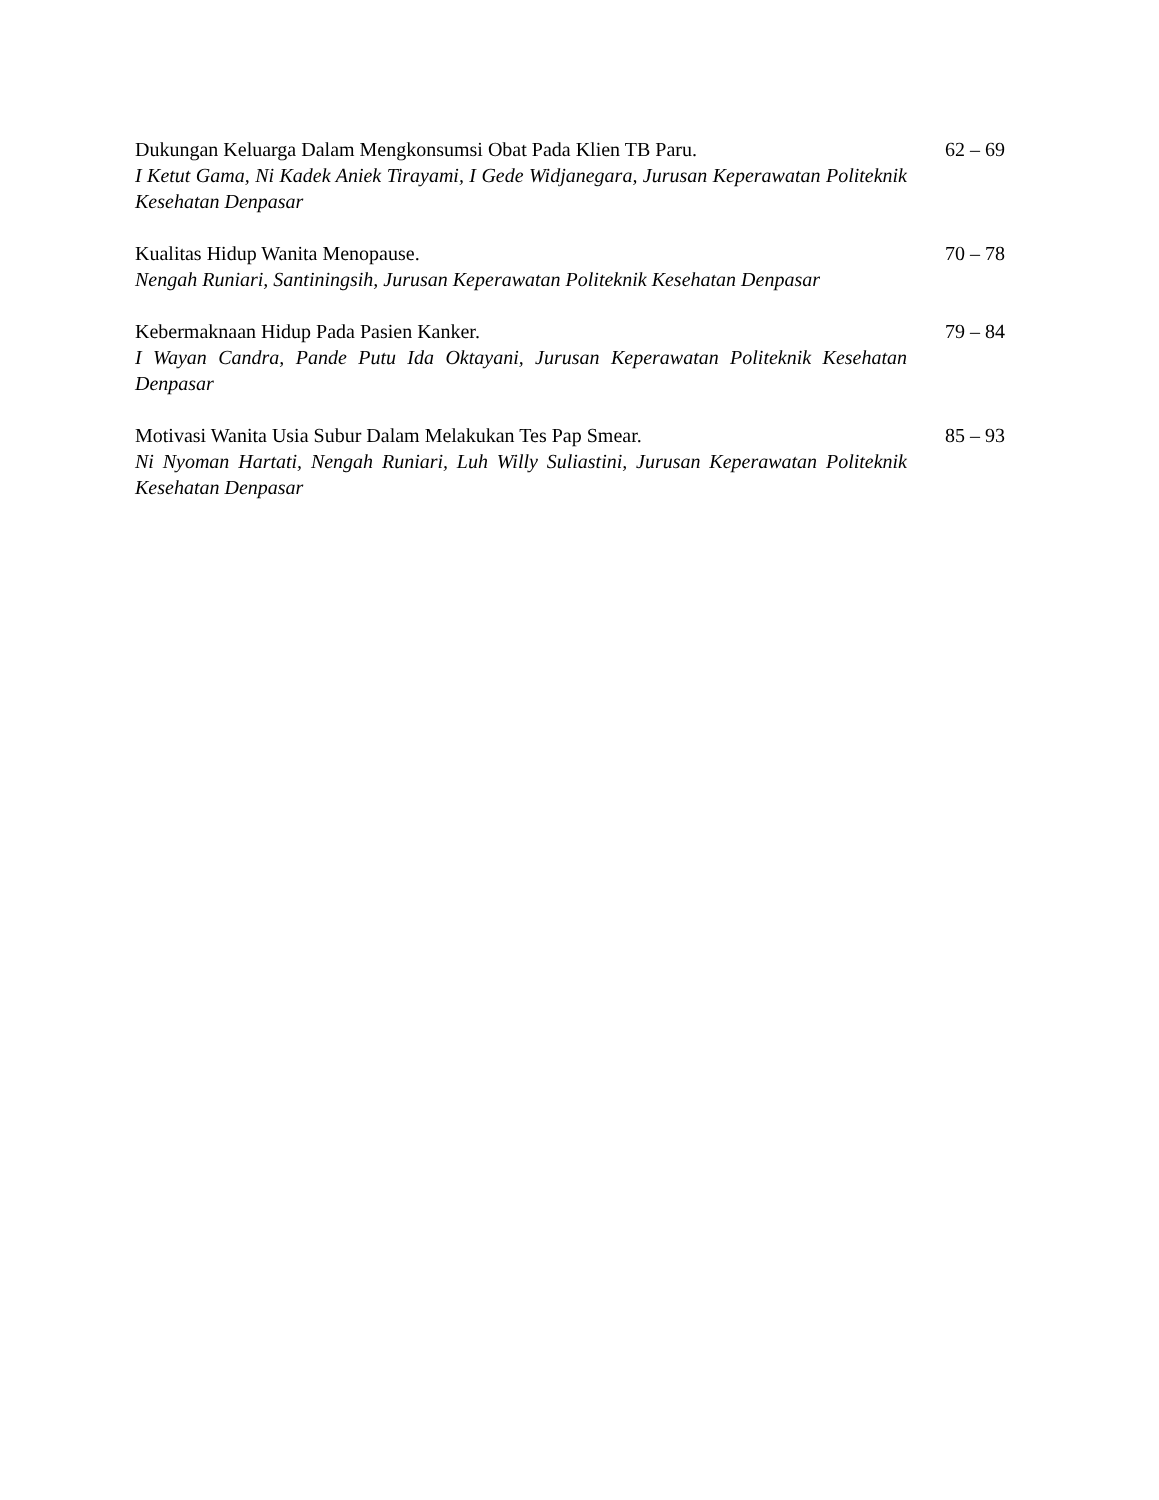Dukungan Keluarga Dalam Mengkonsumsi Obat Pada Klien TB Paru.
I Ketut Gama, Ni Kadek Aniek Tirayami, I Gede Widjanegara, Jurusan Keperawatan Politeknik Kesehatan Denpasar
62 – 69
Kualitas Hidup Wanita Menopause.
Nengah Runiari, Santiningsih, Jurusan Keperawatan Politeknik Kesehatan Denpasar
70 – 78
Kebermaknaan Hidup Pada Pasien Kanker.
I Wayan Candra, Pande Putu Ida Oktayani, Jurusan Keperawatan Politeknik Kesehatan Denpasar
79 – 84
Motivasi Wanita Usia Subur Dalam Melakukan Tes Pap Smear.
Ni Nyoman Hartati, Nengah Runiari, Luh Willy Suliastini, Jurusan Keperawatan Politeknik Kesehatan Denpasar
85 – 93